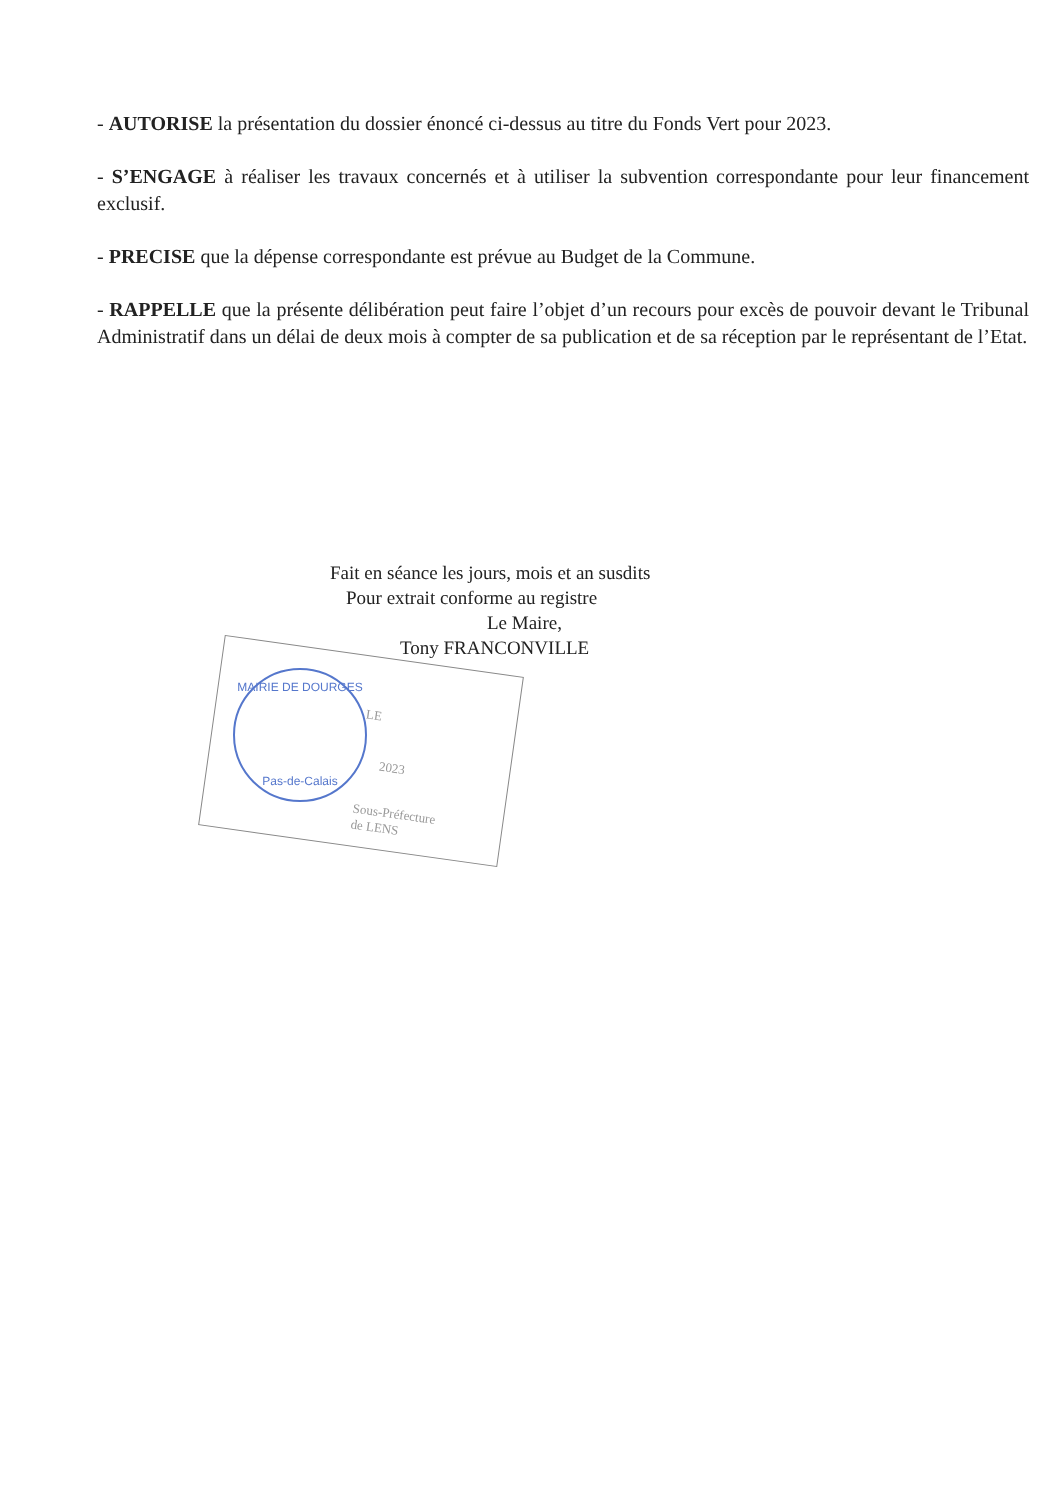- AUTORISE la présentation du dossier énoncé ci-dessus au titre du Fonds Vert pour 2023.
- S’ENGAGE à réaliser les travaux concernés et à utiliser la subvention correspondante pour leur financement exclusif.
- PRECISE que la dépense correspondante est prévue au Budget de la Commune.
- RAPPELLE que la présente délibération peut faire l’objet d’un recours pour excès de pouvoir devant le Tribunal Administratif dans un délai de deux mois à compter de sa publication et de sa réception par le représentant de l’Etat.
Fait en séance les jours, mois et an susdits
Pour extrait conforme au registre
Le Maire,
Tony FRANCONVILLE
LE
2023
Sous-Préfecture
de LENS
MAIRIE DE DOURGES
Pas-de-Calais